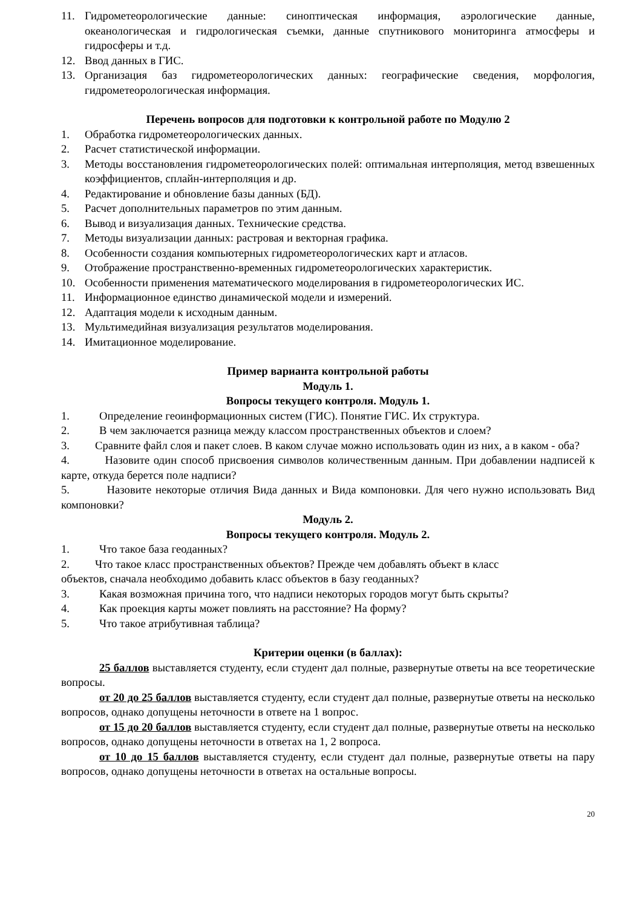11. Гидрометеорологические данные: синоптическая информация, аэрологические данные, океанологическая и гидрологическая съемки, данные спутникового мониторинга атмосферы и гидросферы и т.д.
12. Ввод данных в ГИС.
13. Организация баз гидрометеорологических данных: географические сведения, морфология, гидрометеорологическая информация.
Перечень вопросов для подготовки к контрольной работе по Модулю 2
1. Обработка гидрометеорологических данных.
2. Расчет статистической информации.
3. Методы восстановления гидрометеорологических полей: оптимальная интерполяция, метод взвешенных коэффициентов, сплайн-интерполяция и др.
4. Редактирование и обновление базы данных (БД).
5. Расчет дополнительных параметров по этим данным.
6. Вывод и визуализация данных. Технические средства.
7. Методы визуализации данных: растровая и векторная графика.
8. Особенности создания компьютерных гидрометеорологических карт и атласов.
9. Отображение пространственно-временных гидрометеорологических характеристик.
10. Особенности применения математического моделирования в гидрометеорологических ИС.
11. Информационное единство динамической модели и измерений.
12. Адаптация модели к исходным данным.
13. Мультимедийная визуализация результатов моделирования.
14. Имитационное моделирование.
Пример варианта контрольной работы
Модуль 1.
Вопросы текущего контроля. Модуль 1.
1. Определение геоинформационных систем (ГИС). Понятие ГИС. Их структура.
2. В чем заключается разница между классом пространственных объектов и слоем?
3. Сравните файл слоя и пакет слоев. В каком случае можно использовать один из них, а в каком - оба?
4. Назовите один способ присвоения символов количественным данным. При добавлении надписей к карте, откуда берется поле надписи?
5. Назовите некоторые отличия Вида данных и Вида компоновки. Для чего нужно использовать Вид компоновки?
Модуль 2.
Вопросы текущего контроля. Модуль 2.
1. Что такое база геоданных?
2. Что такое класс пространственных объектов? Прежде чем добавлять объект в класс
объектов, сначала необходимо добавить класс объектов в базу геоданных?
3. Какая возможная причина того, что надписи некоторых городов могут быть скрыты?
4. Как проекция карты может повлиять на расстояние? На форму?
5. Что такое атрибутивная таблица?
Критерии оценки (в баллах):
25 баллов выставляется студенту, если студент дал полные, развернутые ответы на все теоретические вопросы.
от 20 до 25 баллов выставляется студенту, если студент дал полные, развернутые ответы на несколько вопросов, однако допущены неточности в ответе на 1 вопрос.
от 15 до 20 баллов выставляется студенту, если студент дал полные, развернутые ответы на несколько вопросов, однако допущены неточности в ответах на 1, 2 вопроса.
от 10 до 15 баллов выставляется студенту, если студент дал полные, развернутые ответы на пару вопросов, однако допущены неточности в ответах на остальные вопросы.
20